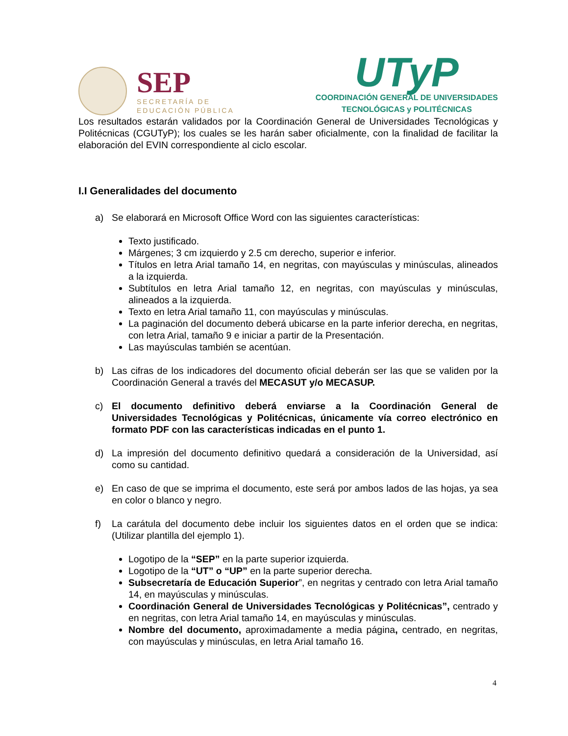SEP
SECRETARÍA DE
EDUCACIÓN PÚBLICA
UTyP
COORDINACIÓN GENERAL DE UNIVERSIDADES
TECNOLÓGICAS y POLITÉCNICAS
Los resultados estarán validados por la Coordinación General de Universidades Tecnológicas y Politécnicas (CGUTyP); los cuales se les harán saber oficialmente, con la finalidad de facilitar la elaboración del EVIN correspondiente al ciclo escolar.
I.I Generalidades del documento
a) Se elaborará en Microsoft Office Word con las siguientes características:
Texto justificado.
Márgenes; 3 cm izquierdo y 2.5 cm derecho, superior e inferior.
Títulos en letra Arial tamaño 14, en negritas, con mayúsculas y minúsculas, alineados a la izquierda.
Subtítulos en letra Arial tamaño 12, en negritas, con mayúsculas y minúsculas, alineados a la izquierda.
Texto en letra Arial tamaño 11, con mayúsculas y minúsculas.
La paginación del documento deberá ubicarse en la parte inferior derecha, en negritas, con letra Arial, tamaño 9 e iniciar a partir de la Presentación.
Las mayúsculas también se acentúan.
b) Las cifras de los indicadores del documento oficial deberán ser las que se validen por la Coordinación General a través del MECASUT y/o MECASUP.
c) El documento definitivo deberá enviarse a la Coordinación General de Universidades Tecnológicas y Politécnicas, únicamente vía correo electrónico en formato PDF con las características indicadas en el punto 1.
d) La impresión del documento definitivo quedará a consideración de la Universidad, así como su cantidad.
e) En caso de que se imprima el documento, este será por ambos lados de las hojas, ya sea en color o blanco y negro.
f) La carátula del documento debe incluir los siguientes datos en el orden que se indica: (Utilizar plantilla del ejemplo 1).
Logotipo de la “SEP” en la parte superior izquierda.
Logotipo de la “UT” o “UP” en la parte superior derecha.
Subsecretaría de Educación Superior”, en negritas y centrado con letra Arial tamaño 14, en mayúsculas y minúsculas.
Coordinación General de Universidades Tecnológicas y Politécnicas”, centrado y en negritas, con letra Arial tamaño 14, en mayúsculas y minúsculas.
Nombre del documento, aproximadamente a media página, centrado, en negritas, con mayúsculas y minúsculas, en letra Arial tamaño 16.
4